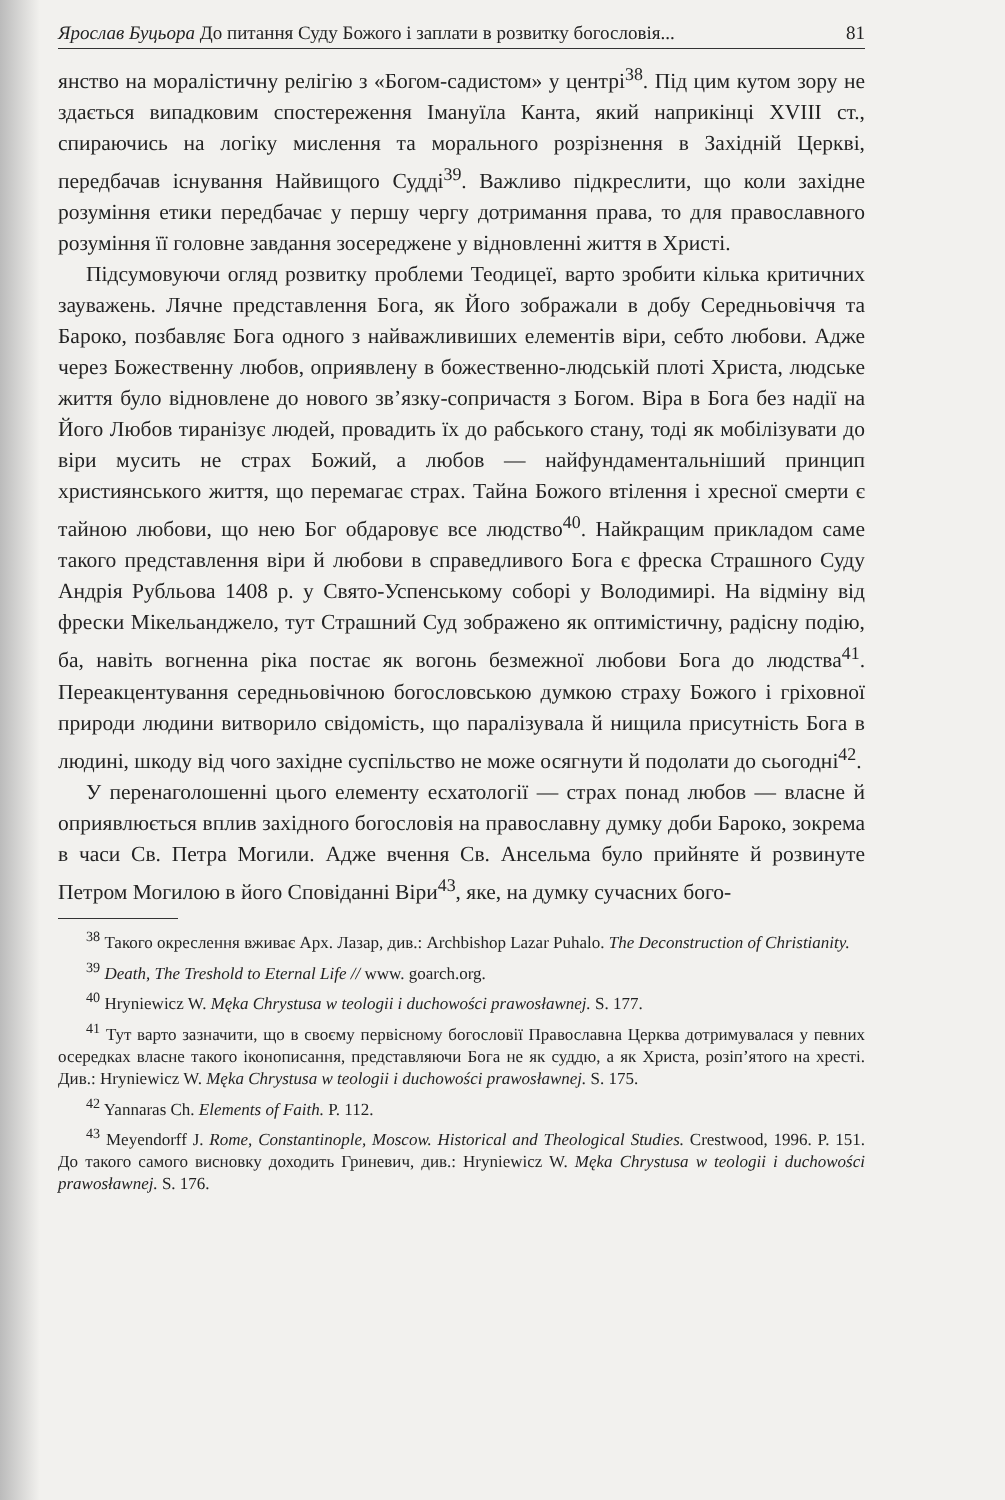Ярослав Буцьора До питання Суду Божого і заплати в розвитку богословія... 81
янство на моралістичну релігію з «Богом-садистом» у центрі<sup>38</sup>. Під цим кутом зору не здається випадковим спостереження Імануїла Канта, який наприкінці XVIII ст., спираючись на логіку мислення та морального розрізнення в Західній Церкві, передбачав існування Найвищого Судді<sup>39</sup>. Важливо підкреслити, що коли західне розуміння етики передбачає у першу чергу дотримання права, то для православного розуміння її головне завдання зосереджене у відновленні життя в Христі.
Підсумовуючи огляд розвитку проблеми Теодицеї, варто зробити кілька критичних зауважень. Лячне представлення Бога, як Його зображали в добу Середньовіччя та Бароко, позбавляє Бога одного з найважливиших елементів віри, себто любови. Адже через Божественну любов, оприявлену в божественно-людській плоті Христа, людське життя було відновлене до нового зв’язку-сопричастя з Богом. Віра в Бога без надії на Його Любов тиранізує людей, провадить їх до рабського стану, тоді як мобілізувати до віри мусить не страх Божий, а любов — найфундаментальніший принцип християнського життя, що перемагає страх. Тайна Божого втілення і хресної смерти є тайною любови, що нею Бог обдаровує все людство<sup>40</sup>. Найкращим прикладом саме такого представлення віри й любови в справедливого Бога є фреска Страшного Суду Андрія Рубльова 1408 р. у Свято-Успенському соборі у Володимирі. На відміну від фрески Мікельанджело, тут Страшний Суд зображено як оптимістичну, радісну подію, ба, навіть вогненна ріка постає як вогонь безмежної любови Бога до людства<sup>41</sup>. Переакцентування середньовічною богословською думкою страху Божого і гріховної природи людини витворило свідомість, що паралізувала й нищила присутність Бога в людині, шкоду від чого західне суспільство не може осягнути й подолати до сьогодні<sup>42</sup>.
У перенаголошенні цього елементу есхатології — страх понад любов — власне й оприявлюється вплив західного богословія на православну думку доби Бароко, зокрема в часи Св. Петра Могили. Адже вчення Св. Ансельма було прийняте й розвинуте Петром Могилою в його Сповіданні Віри<sup>43</sup>, яке, на думку сучасних бого-
<sup>38</sup> Такого окреслення вживає Арх. Лазар, див.: Archbishop Lazar Puhalo. The Deconstruction of Christianity.
<sup>39</sup> Death, The Treshold to Eternal Life // www. goarch.org.
<sup>40</sup> Hryniewicz W. Męka Chrystusa w teologii i duchowości prawosławnej. S. 177.
<sup>41</sup> Тут варто зазначити, що в своєму первісному богословії Православна Церква дотримувалася у певних осередках власне такого іконописання, представляючи Бога не як суддю, а як Христа, розіп’ятого на хресті. Див.: Hryniewicz W. Męka Chrystusa w teologii i duchowości prawosławnej. S. 175.
<sup>42</sup> Yannaras Ch. Elements of Faith. P. 112.
<sup>43</sup> Meyendorff J. Rome, Constantinople, Moscow. Historical and Theological Studies. Crestwood, 1996. P. 151. До такого самого висновку доходить Гриневич, див.: Hryniewicz W. Męka Chrystusa w teologii i duchowości prawosławnej. S. 176.